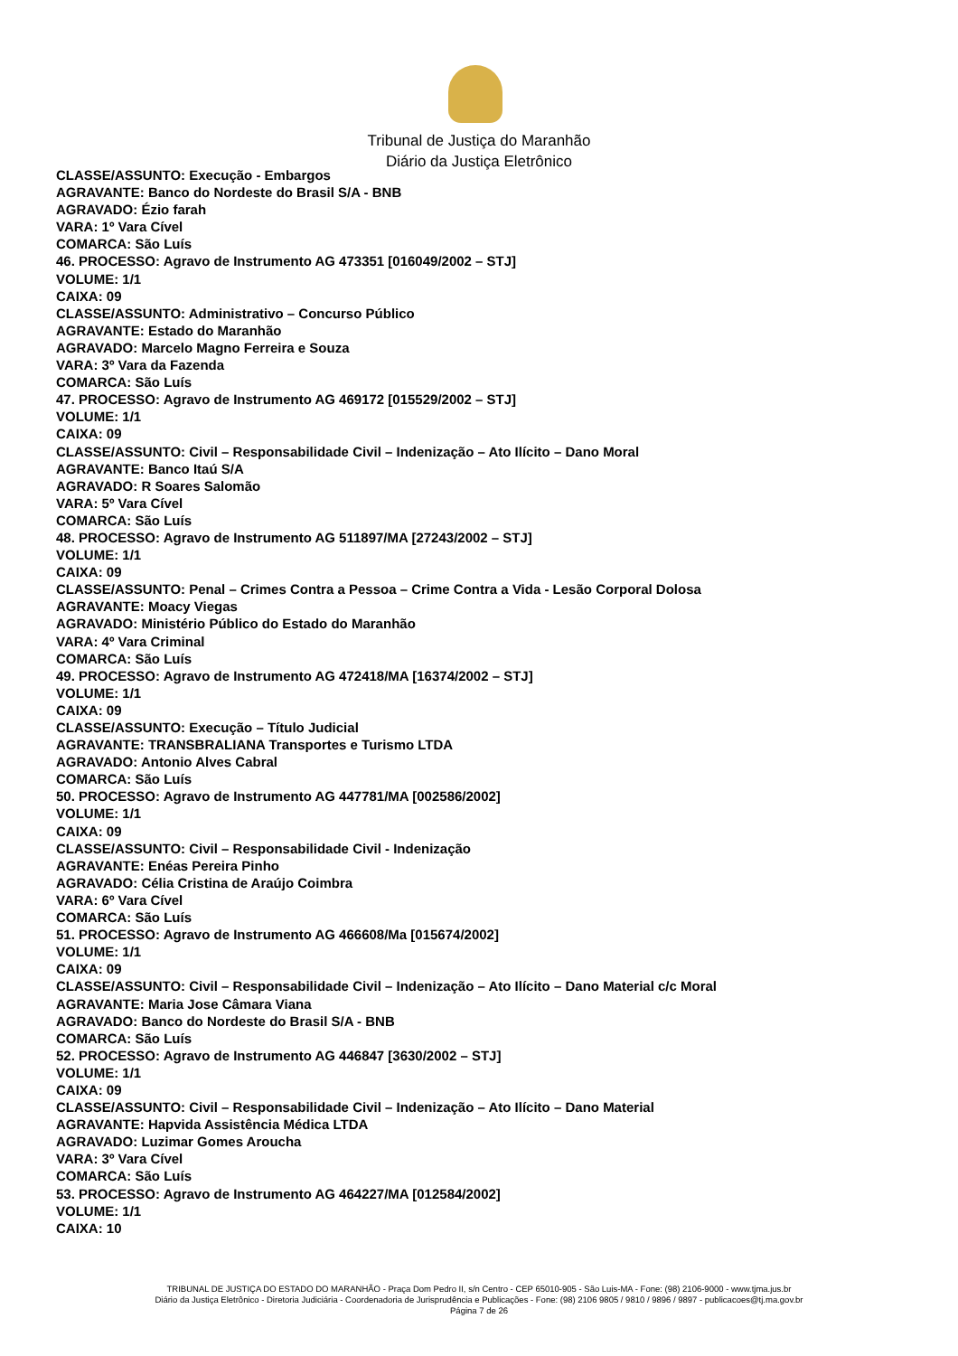Tribunal de Justiça do Maranhão
Diário da Justiça Eletrônico
CLASSE/ASSUNTO: Execução - Embargos
AGRAVANTE: Banco do Nordeste do Brasil S/A - BNB
AGRAVADO: Ézio farah
VARA: 1º Vara Cível
COMARCA: São Luís
46. PROCESSO: Agravo de Instrumento AG 473351 [016049/2002 – STJ]
VOLUME: 1/1
CAIXA: 09
CLASSE/ASSUNTO: Administrativo – Concurso Público
AGRAVANTE: Estado do Maranhão
AGRAVADO: Marcelo Magno Ferreira e Souza
VARA: 3º Vara da Fazenda
COMARCA: São Luís
47. PROCESSO: Agravo de Instrumento AG 469172 [015529/2002 – STJ]
VOLUME: 1/1
CAIXA: 09
CLASSE/ASSUNTO: Civil – Responsabilidade Civil – Indenização – Ato Ilícito – Dano Moral
AGRAVANTE: Banco Itaú S/A
AGRAVADO: R Soares Salomão
VARA: 5º Vara Cível
COMARCA: São Luís
48. PROCESSO: Agravo de Instrumento AG 511897/MA [27243/2002 – STJ]
VOLUME: 1/1
CAIXA: 09
CLASSE/ASSUNTO: Penal – Crimes Contra a Pessoa – Crime Contra a Vida - Lesão Corporal Dolosa
AGRAVANTE: Moacy Viegas
AGRAVADO: Ministério Público do Estado do Maranhão
VARA: 4º Vara Criminal
COMARCA: São Luís
49. PROCESSO: Agravo de Instrumento AG 472418/MA [16374/2002 – STJ]
VOLUME: 1/1
CAIXA: 09
CLASSE/ASSUNTO: Execução – Título Judicial
AGRAVANTE: TRANSBRALIANA Transportes e Turismo LTDA
AGRAVADO: Antonio Alves Cabral
COMARCA: São Luís
50. PROCESSO: Agravo de Instrumento AG 447781/MA [002586/2002]
VOLUME: 1/1
CAIXA: 09
CLASSE/ASSUNTO: Civil – Responsabilidade Civil - Indenização
AGRAVANTE: Enéas Pereira Pinho
AGRAVADO: Célia Cristina de Araújo Coimbra
VARA: 6º Vara Cível
COMARCA: São Luís
51. PROCESSO: Agravo de Instrumento AG 466608/Ma [015674/2002]
VOLUME: 1/1
CAIXA: 09
CLASSE/ASSUNTO: Civil – Responsabilidade Civil – Indenização – Ato Ilícito – Dano Material c/c Moral
AGRAVANTE: Maria Jose Câmara Viana
AGRAVADO: Banco do Nordeste do Brasil S/A - BNB
COMARCA: São Luís
52. PROCESSO: Agravo de Instrumento AG 446847 [3630/2002 – STJ]
VOLUME: 1/1
CAIXA: 09
CLASSE/ASSUNTO: Civil – Responsabilidade Civil – Indenização – Ato Ilícito – Dano Material
AGRAVANTE: Hapvida Assistência Médica LTDA
AGRAVADO: Luzimar Gomes Aroucha
VARA: 3º Vara Cível
COMARCA: São Luís
53. PROCESSO: Agravo de Instrumento AG 464227/MA [012584/2002]
VOLUME: 1/1
CAIXA: 10
TRIBUNAL DE JUSTIÇA DO ESTADO DO MARANHÃO - Praça Dom Pedro II, s/n Centro - CEP 65010-905 - São Luis-MA - Fone: (98) 2106-9000 - www.tjma.jus.br
Diário da Justiça Eletrônico - Diretoria Judiciária - Coordenadoria de Jurisprudência e Publicações - Fone: (98) 2106 9805 / 9810 / 9896 / 9897 - publicacoes@tj.ma.gov.br
Página 7 de 26